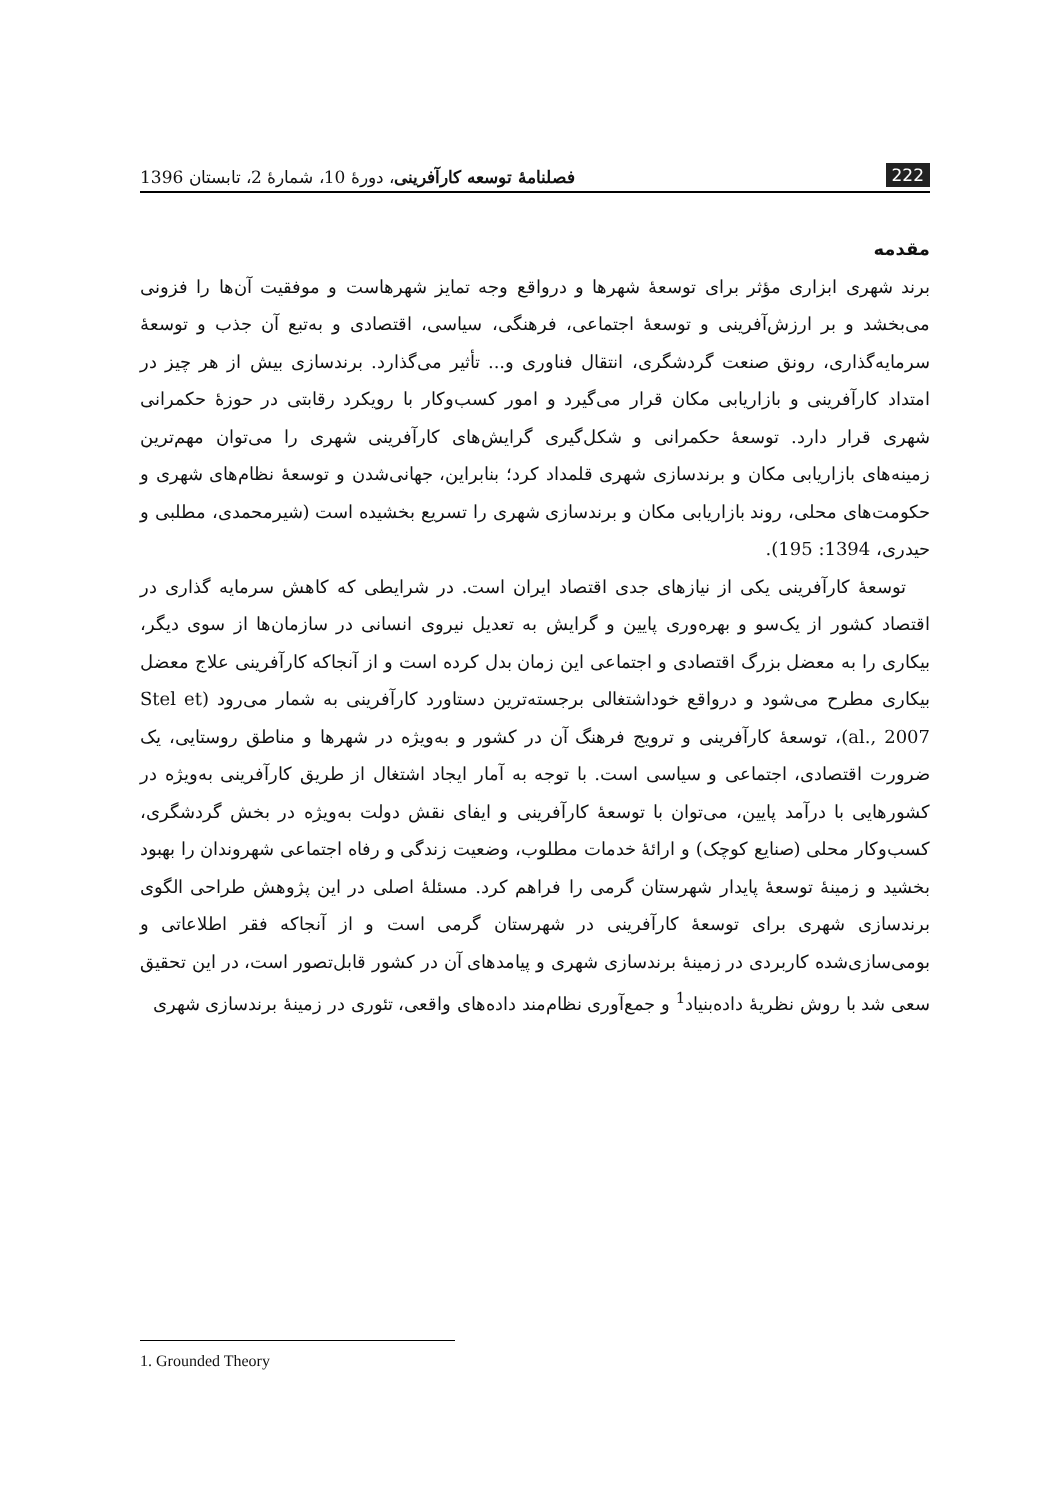222 فصلنامهٔ توسعه کارآفرینی، دورهٔ 10، شمارهٔ 2، تابستان 1396
مقدمه
برند شهری ابزاری مؤثر برای توسعهٔ شهرها و درواقع وجه تمایز شهرهاست و موفقیت آن‌ها را فزونی می‌بخشد و بر ارزش‌آفرینی و توسعهٔ اجتماعی، فرهنگی، سیاسی، اقتصادی و به‌تبع آن جذب و توسعهٔ سرمایه‌گذاری، رونق صنعت گردشگری، انتقال فناوری و... تأثیر می‌گذارد. برندسازی بیش از هر چیز در امتداد کارآفرینی و بازاریابی مکان قرار می‌گیرد و امور کسب‌وکار با رویکرد رقابتی در حوزهٔ حکمرانی شهری قرار دارد. توسعهٔ حکمرانی و شکل‌گیری گرایش‌های کارآفرینی شهری را می‌توان مهم‌ترین زمینه‌های بازاریابی مکان و برندسازی شهری قلمداد کرد؛ بنابراین، جهانی‌شدن و توسعهٔ نظام‌های شهری و حکومت‌های محلی، روند بازاریابی مکان و برندسازی شهری را تسریع بخشیده است (شیرمحمدی، مطلبی و حیدری، 1394: 195).
توسعهٔ کارآفرینی یکی از نیازهای جدی اقتصاد ایران است. در شرایطی که کاهش سرمایه گذاری در اقتصاد کشور از یک‌سو و بهره‌وری پایین و گرایش به تعدیل نیروی انسانی در سازمان‌ها از سوی دیگر، بیکاری را به معضل بزرگ اقتصادی و اجتماعی این زمان بدل کرده است و از آنجاکه کارآفرینی علاج معضل بیکاری مطرح می‌شود و درواقع خوداشتغالی برجسته‌ترین دستاورد کارآفرینی به شمار می‌رود (Stel et al., 2007)، توسعهٔ کارآفرینی و ترویج فرهنگ آن در کشور و به‌ویژه در شهرها و مناطق روستایی، یک ضرورت اقتصادی، اجتماعی و سیاسی است. با توجه به آمار ایجاد اشتغال از طریق کارآفرینی به‌ویژه در کشورهایی با درآمد پایین، می‌توان با توسعهٔ کارآفرینی و ایفای نقش دولت به‌ویژه در بخش گردشگری، کسب‌وکار محلی (صنایع کوچک) و ارائهٔ خدمات مطلوب، وضعیت زندگی و رفاه اجتماعی شهروندان را بهبود بخشید و زمینهٔ توسعهٔ پایدار شهرستان گرمی را فراهم کرد. مسئلهٔ اصلی در این پژوهش طراحی الگوی برندسازی شهری برای توسعهٔ کارآفرینی در شهرستان گرمی است و از آنجاکه فقر اطلاعاتی و بومی‌سازی‌شده کاربردی در زمینهٔ برندسازی شهری و پیامدهای آن در کشور قابل‌تصور است، در این تحقیق سعی شد با روش نظریهٔ داده‌بنیاد<sup>1</sup> و جمع‌آوری نظام‌مند داده‌های واقعی، تئوری در زمینهٔ برندسازی شهری
1. Grounded Theory